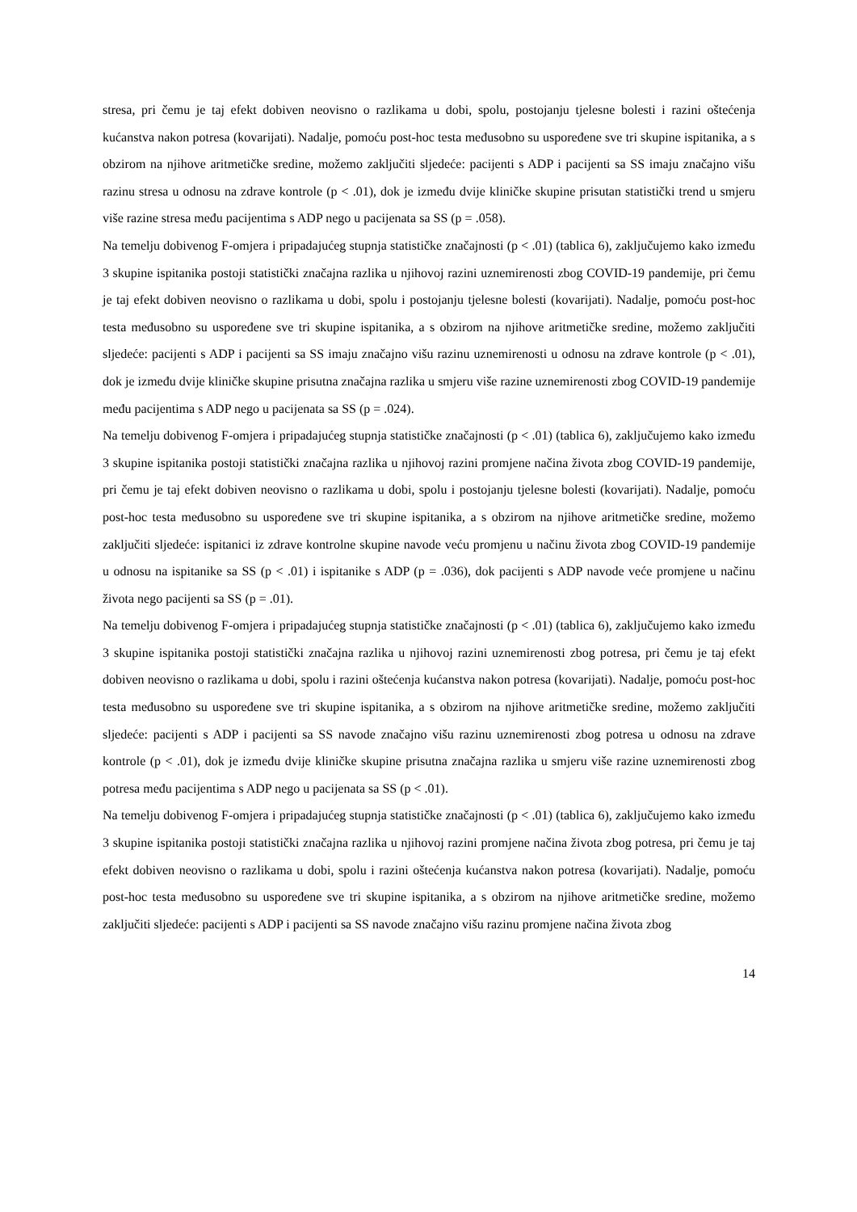stresa, pri čemu je taj efekt dobiven neovisno o razlikama u dobi, spolu, postojanju tjelesne bolesti i razini oštećenja kućanstva nakon potresa (kovarijati). Nadalje, pomoću post-hoc testa međusobno su uspoređene sve tri skupine ispitanika, a s obzirom na njihove aritmetičke sredine, možemo zaključiti sljedeće: pacijenti s ADP i pacijenti sa SS imaju značajno višu razinu stresa u odnosu na zdrave kontrole (p < .01), dok je između dvije kliničke skupine prisutan statistički trend u smjeru više razine stresa među pacijentima s ADP nego u pacijenata sa SS (p = .058).
Na temelju dobivenog F-omjera i pripadajućeg stupnja statističke značajnosti (p < .01) (tablica 6), zaključujemo kako između 3 skupine ispitanika postoji statistički značajna razlika u njihovoj razini uznemirenosti zbog COVID-19 pandemije, pri čemu je taj efekt dobiven neovisno o razlikama u dobi, spolu i postojanju tjelesne bolesti (kovarijati). Nadalje, pomoću post-hoc testa međusobno su uspoređene sve tri skupine ispitanika, a s obzirom na njihove aritmetičke sredine, možemo zaključiti sljedeće: pacijenti s ADP i pacijenti sa SS imaju značajno višu razinu uznemirenosti u odnosu na zdrave kontrole (p < .01), dok je između dvije kliničke skupine prisutna značajna razlika u smjeru više razine uznemirenosti zbog COVID-19 pandemije među pacijentima s ADP nego u pacijenata sa SS (p = .024).
Na temelju dobivenog F-omjera i pripadajućeg stupnja statističke značajnosti (p < .01) (tablica 6), zaključujemo kako između 3 skupine ispitanika postoji statistički značajna razlika u njihovoj razini promjene načina života zbog COVID-19 pandemije, pri čemu je taj efekt dobiven neovisno o razlikama u dobi, spolu i postojanju tjelesne bolesti (kovarijati). Nadalje, pomoću post-hoc testa međusobno su uspoređene sve tri skupine ispitanika, a s obzirom na njihove aritmetičke sredine, možemo zaključiti sljedeće: ispitanici iz zdrave kontrolne skupine navode veću promjenu u načinu života zbog COVID-19 pandemije u odnosu na ispitanike sa SS (p < .01) i ispitanike s ADP (p = .036), dok pacijenti s ADP navode veće promjene u načinu života nego pacijenti sa SS (p = .01).
Na temelju dobivenog F-omjera i pripadajućeg stupnja statističke značajnosti (p < .01) (tablica 6), zaključujemo kako između 3 skupine ispitanika postoji statistički značajna razlika u njihovoj razini uznemirenosti zbog potresa, pri čemu je taj efekt dobiven neovisno o razlikama u dobi, spolu i razini oštećenja kućanstva nakon potresa (kovarijati). Nadalje, pomoću post-hoc testa međusobno su uspoređene sve tri skupine ispitanika, a s obzirom na njihove aritmetičke sredine, možemo zaključiti sljedeće: pacijenti s ADP i pacijenti sa SS navode značajno višu razinu uznemirenosti zbog potresa u odnosu na zdrave kontrole (p < .01), dok je između dvije kliničke skupine prisutna značajna razlika u smjeru više razine uznemirenosti zbog potresa među pacijentima s ADP nego u pacijenata sa SS (p < .01).
Na temelju dobivenog F-omjera i pripadajućeg stupnja statističke značajnosti (p < .01) (tablica 6), zaključujemo kako između 3 skupine ispitanika postoji statistički značajna razlika u njihovoj razini promjene načina života zbog potresa, pri čemu je taj efekt dobiven neovisno o razlikama u dobi, spolu i razini oštećenja kućanstva nakon potresa (kovarijati). Nadalje, pomoću post-hoc testa međusobno su uspoređene sve tri skupine ispitanika, a s obzirom na njihove aritmetičke sredine, možemo zaključiti sljedeće: pacijenti s ADP i pacijenti sa SS navode značajno višu razinu promjene načina života zbog
14